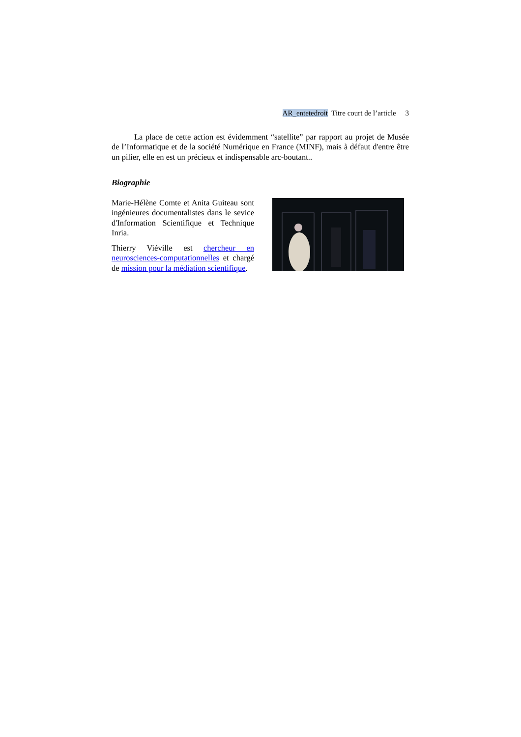AR_entetedroit Titre court de l’article 3
La place de cette action est évidemment “satellite” par rapport au projet de Musée de l’Informatique et de la société Numérique en France (MINF), mais à défaut d'entre être un pilier, elle en est un précieux et indispensable arc-boutant..
Biographie
Marie-Hélène Comte et Anita Guiteau sont ingénieures documentalistes dans le sevice d'Information Scientifique et Technique Inria.
Thierry Viéville est chercheur en neurosciences-computationnelles et chargé de mission pour la médiation scientifique.